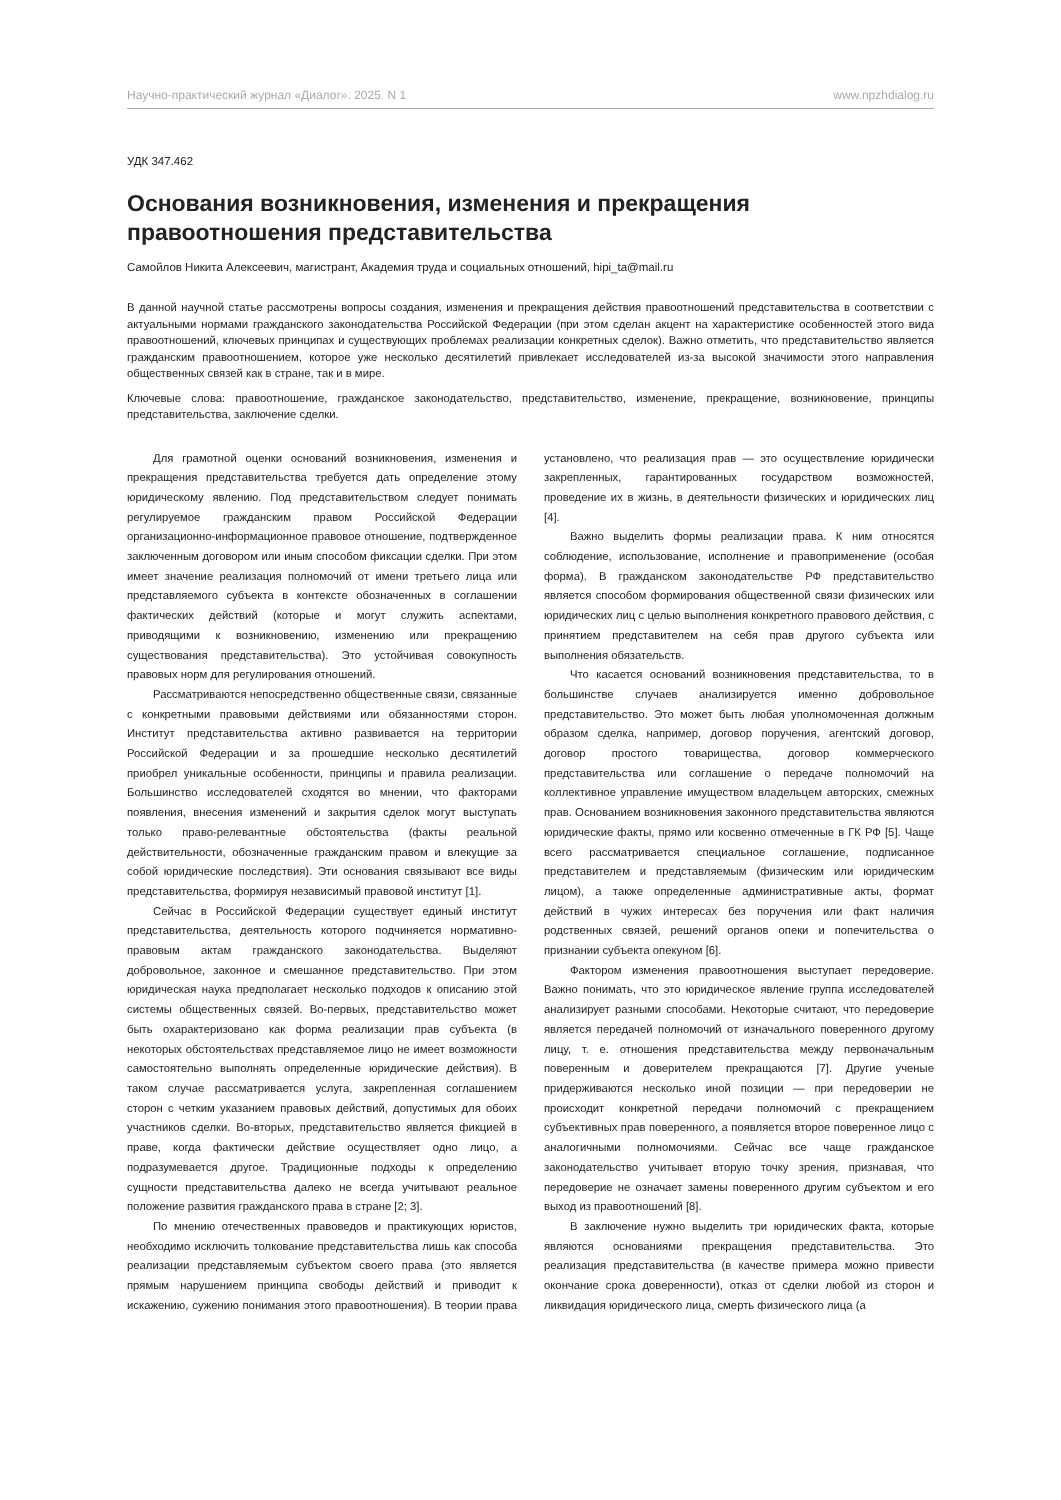Научно-практический журнал «Диалог». 2025. N 1 www.npzhdialog.ru
УДК 347.462
Основания возникновения, изменения и прекращения правоотношения представительства
Самойлов Никита Алексеевич, магистрант, Академия труда и социальных отношений, hipi_ta@mail.ru
В данной научной статье рассмотрены вопросы создания, изменения и прекращения действия правоотношений представительства в соответствии с актуальными нормами гражданского законодательства Российской Федерации (при этом сделан акцент на характеристике особенностей этого вида правоотношений, ключевых принципах и существующих проблемах реализации конкретных сделок). Важно отметить, что представительство является гражданским правоотношением, которое уже несколько десятилетий привлекает исследователей из-за высокой значимости этого направления общественных связей как в стране, так и в мире.
Ключевые слова: правоотношение, гражданское законодательство, представительство, изменение, прекращение, возникновение, принципы представительства, заключение сделки.
Для грамотной оценки оснований возникновения, изменения и прекращения представительства требуется дать определение этому юридическому явлению. Под представительством следует понимать регулируемое гражданским правом Российской Федерации организационно-информационное правовое отношение, подтвержденное заключенным договором или иным способом фиксации сделки. При этом имеет значение реализация полномочий от имени третьего лица или представляемого субъекта в контексте обозначенных в соглашении фактических действий (которые и могут служить аспектами, приводящими к возникновению, изменению или прекращению существования представительства). Это устойчивая совокупность правовых норм для регулирования отношений.
Рассматриваются непосредственно общественные связи, связанные с конкретными правовыми действиями или обязанностями сторон. Институт представительства активно развивается на территории Российской Федерации и за прошедшие несколько десятилетий приобрел уникальные особенности, принципы и правила реализации. Большинство исследователей сходятся во мнении, что факторами появления, внесения изменений и закрытия сделок могут выступать только право-релевантные обстоятельства (факты реальной действительности, обозначенные гражданским правом и влекущие за собой юридические последствия). Эти основания связывают все виды представительства, формируя независимый правовой институт [1].
Сейчас в Российской Федерации существует единый институт представительства, деятельность которого подчиняется нормативно-правовым актам гражданского законодательства. Выделяют добровольное, законное и смешанное представительство. При этом юридическая наука предполагает несколько подходов к описанию этой системы общественных связей. Во-первых, представительство может быть охарактеризовано как форма реализации прав субъекта (в некоторых обстоятельствах представляемое лицо не имеет возможности самостоятельно выполнять определенные юридические действия). В таком случае рассматривается услуга, закрепленная соглашением сторон с четким указанием правовых действий, допустимых для обоих участников сделки. Во-вторых, представительство является фикцией в праве, когда фактически действие осуществляет одно лицо, а подразумевается другое. Традиционные подходы к определению сущности представительства далеко не всегда учитывают реальное положение развития гражданского права в стране [2; 3].
По мнению отечественных правоведов и практикующих юристов, необходимо исключить толкование представительства лишь как способа реализации представляемым субъектом своего права (это является прямым нарушением принципа свободы действий и приводит к искажению, сужению понимания этого правоотношения). В теории права установлено, что реализация прав — это осуществление юридически закрепленных, гарантированных государством возможностей, проведение их в жизнь, в деятельности физических и юридических лиц [4].
Важно выделить формы реализации права. К ним относятся соблюдение, использование, исполнение и правоприменение (особая форма). В гражданском законодательстве РФ представительство является способом формирования общественной связи физических или юридических лиц с целью выполнения конкретного правового действия, с принятием представителем на себя прав другого субъекта или выполнения обязательств.
Что касается оснований возникновения представительства, то в большинстве случаев анализируется именно добровольное представительство. Это может быть любая уполномоченная должным образом сделка, например, договор поручения, агентский договор, договор простого товарищества, договор коммерческого представительства или соглашение о передаче полномочий на коллективное управление имуществом владельцем авторских, смежных прав. Основанием возникновения законного представительства являются юридические факты, прямо или косвенно отмеченные в ГК РФ [5]. Чаще всего рассматривается специальное соглашение, подписанное представителем и представляемым (физическим или юридическим лицом), а также определенные административные акты, формат действий в чужих интересах без поручения или факт наличия родственных связей, решений органов опеки и попечительства о признании субъекта опекуном [6].
Фактором изменения правоотношения выступает передоверие. Важно понимать, что это юридическое явление группа исследователей анализирует разными способами. Некоторые считают, что передоверие является передачей полномочий от изначального поверенного другому лицу, т. е. отношения представительства между первоначальным поверенным и доверителем прекращаются [7]. Другие ученые придерживаются несколько иной позиции — при передоверии не происходит конкретной передачи полномочий с прекращением субъективных прав поверенного, а появляется второе поверенное лицо с аналогичными полномочиями. Сейчас все чаще гражданское законодательство учитывает вторую точку зрения, признавая, что передоверие не означает замены поверенного другим субъектом и его выход из правоотношений [8].
В заключение нужно выделить три юридических факта, которые являются основаниями прекращения представительства. Это реализация представительства (в качестве примера можно привести окончание срока доверенности), отказ от сделки любой из сторон и ликвидация юридического лица, смерть физического лица (а